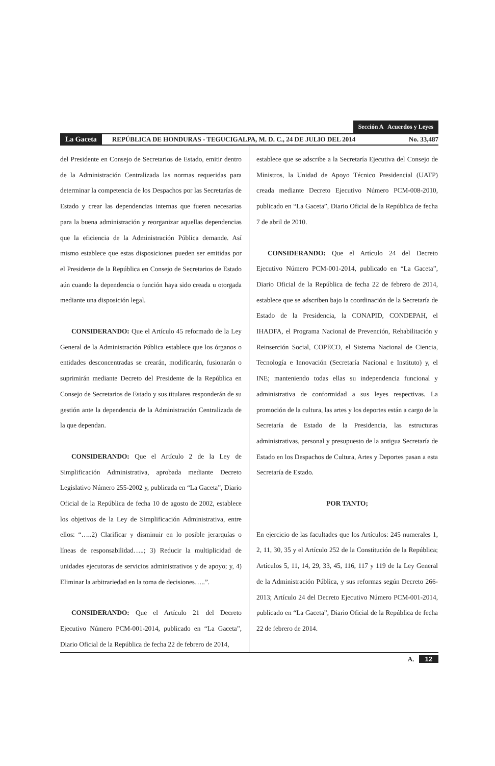Sección A Acuerdos y Leyes
La Gaceta REPÚBLICA DE HONDURAS - TEGUCIGALPA, M. D. C., 24 DE JULIO DEL 2014 No. 33,487
del Presidente en Consejo de Secretarios de Estado, emitir dentro de la Administración Centralizada las normas requeridas para determinar la competencia de los Despachos por las Secretarías de Estado y crear las dependencias internas que fueren necesarias para la buena administración y reorganizar aquellas dependencias que la eficiencia de la Administración Pública demande. Así mismo establece que estas disposiciones pueden ser emitidas por el Presidente de la República en Consejo de Secretarios de Estado aún cuando la dependencia o función haya sido creada u otorgada mediante una disposición legal.
CONSIDERANDO: Que el Artículo 45 reformado de la Ley General de la Administración Pública establece que los órganos o entidades desconcentradas se crearán, modificarán, fusionarán o suprimirán mediante Decreto del Presidente de la República en Consejo de Secretarios de Estado y sus titulares responderán de su gestión ante la dependencia de la Administración Centralizada de la que dependan.
CONSIDERANDO: Que el Artículo 2 de la Ley de Simplificación Administrativa, aprobada mediante Decreto Legislativo Número 255-2002 y, publicada en “La Gaceta”, Diario Oficial de la República de fecha 10 de agosto de 2002, establece los objetivos de la Ley de Simplificación Administrativa, entre ellos: “…..2) Clarificar y disminuir en lo posible jerarquías o líneas de responsabilidad…..; 3) Reducir la multiplicidad de unidades ejecutoras de servicios administrativos y de apoyo; y, 4) Eliminar la arbitrariedad en la toma de decisiones…..”.
CONSIDERANDO: Que el Artículo 21 del Decreto Ejecutivo Número PCM-001-2014, publicado en “La Gaceta”, Diario Oficial de la República de fecha 22 de febrero de 2014,
establece que se adscribe a la Secretaría Ejecutiva del Consejo de Ministros, la Unidad de Apoyo Técnico Presidencial (UATP) creada mediante Decreto Ejecutivo Número PCM-008-2010, publicado en “La Gaceta”, Diario Oficial de la República de fecha 7 de abril de 2010.
CONSIDERANDO: Que el Artículo 24 del Decreto Ejecutivo Número PCM-001-2014, publicado en “La Gaceta”, Diario Oficial de la República de fecha 22 de febrero de 2014, establece que se adscriben bajo la coordinación de la Secretaría de Estado de la Presidencia, la CONAPID, CONDEPAH, el IHADFA, el Programa Nacional de Prevención, Rehabilitación y Reinserción Social, COPECO, el Sistema Nacional de Ciencia, Tecnología e Innovación (Secretaría Nacional e Instituto) y, el INE; manteniendo todas ellas su independencia funcional y administrativa de conformidad a sus leyes respectivas. La promoción de la cultura, las artes y los deportes están a cargo de la Secretaría de Estado de la Presidencia, las estructuras administrativas, personal y presupuesto de la antigua Secretaría de Estado en los Despachos de Cultura, Artes y Deportes pasan a esta Secretaría de Estado.
POR TANTO;
En ejercicio de las facultades que los Artículos: 245 numerales 1, 2, 11, 30, 35 y el Artículo 252 de la Constitución de la República; Artículos 5, 11, 14, 29, 33, 45, 116, 117 y 119 de la Ley General de la Administración Pública, y sus reformas según Decreto 266-2013; Artículo 24 del Decreto Ejecutivo Número PCM-001-2014, publicado en “La Gaceta”, Diario Oficial de la República de fecha 22 de febrero de 2014.
A. 12